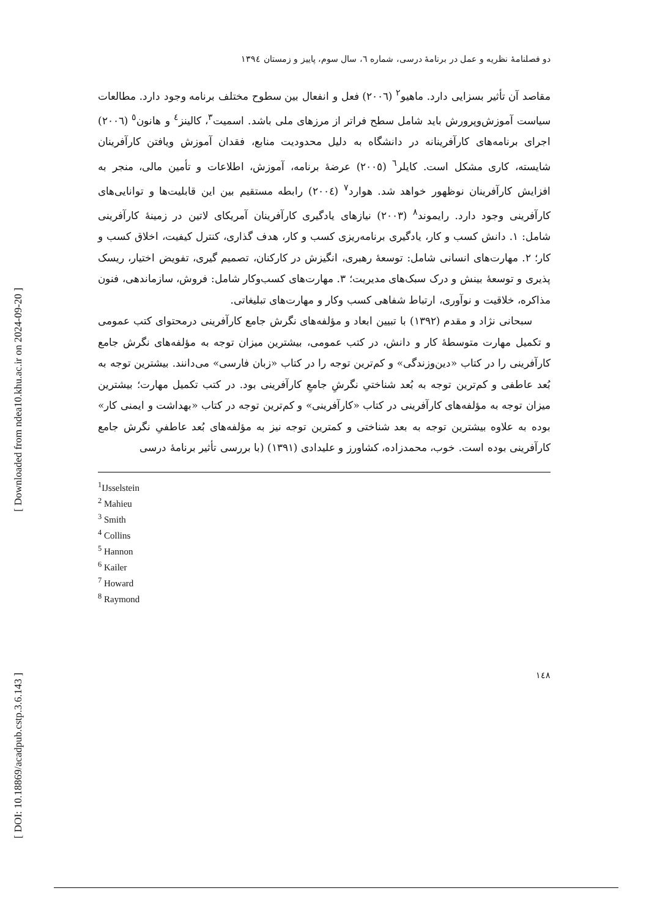[ Downloaded from ndea10.khu.ac.ir on 2024-09-20 ]
[ DOI: 10.18869/acadpub.cstp.3.6.143 ]
دو فصلنامۀ نظریه و عمل در برنامۀ درسی، شماره ٦، سال سوم، پاییز و زمستان ١٣٩٤
مقاصد آن تأثیر بسزایی دارد. ماهیو<sup>٢</sup> (٢٠٠٦) فعل و انفعال بین سطوح مختلف برنامه وجود دارد. مطالعات سیاست آموزش‌وپرورش باید شامل سطح فراتر از مرزهای ملی باشد. اسمیت<sup>٣</sup>، کالینز<sup>٤</sup> و هانون<sup>٥</sup> (٢٠٠٦) اجرای برنامه‌های کارآفرینانه در دانشگاه به دلیل محدودیت منابع، فقدان آموزش ویافتن کارآفرینان شایسته، کاری مشکل است. کایلر<sup>٦</sup> (٢٠٠٥) عرضۀ برنامه، آموزش، اطلاعات و تأمین مالی، منجر به افزایش کارآفرینان نوظهور خواهد شد. هوارد<sup>٧</sup> (٢٠٠٤) رابطه مستقیم بین این قابلیت‌ها و توانایی‌های کارآفرینی وجود دارد. رایموند<sup>٨</sup> (٢٠٠٣) نیازهای یادگیری کارآفرینان آمریکای لاتین در زمینۀ کارآفرینی شامل: ١. دانش کسب و کار، یادگیری برنامه‌ریزی کسب و کار، هدف گذاری، کنترل کیفیت، اخلاق کسب و کار؛ ٢. مهارت‌های انسانی شامل: توسعۀ رهبری، انگیزش در کارکنان، تصمیم گیری، تفویض اختیار، ریسک پذیری و توسعۀ بینش و درک سبک‌های مدیریت؛ ٣. مهارت‌های کسب‌وکار شامل: فروش، سازماندهی، فنون مذاکره، خلاقیت و نوآوری، ارتباط شفاهی کسب وکار و مهارت‌های تبلیغاتی.
سبحانی نژاد و مقدم (١٣٩٢) با تبیین ابعاد و مؤلفه‌های نگرش جامع کارآفرینی درمحتوای کتب عمومی و تکمیل مهارت متوسطۀ کار و دانش، در کتب عمومی، بیشترین میزان توجه به مؤلفه‌های نگرش جامع کارآفرینی را در کتاب «دین‌وزندگی» و کم‌ترین توجه را در کتاب «زبان فارسی» می‌دانند. بیشترین توجه به بُعد عاطفی و کم‌ترین توجه به بُعد شناختیِ نگرشِ جامعِ کارآفرینی بود. در کتب تکمیل مهارت؛ بیشترین میزان توجه به مؤلفه‌های کارآفرینی در کتاب «کارآفرینی» و کم‌ترین توجه در کتاب «بهداشت و ایمنی کار» بوده به علاوه بیشترین توجه به بعد شناختی و کمترین توجه نیز به مؤلفه‌های بُعد عاطفیِ نگرش جامع کارآفرینی بوده است. خوب، محمدزاده، کشاورز و علیدادی (١٣٩١) (با بررسی تأثیر برنامۀ درسی
<sup>1</sup> IJsselstein
<sup>2</sup> Mahieu
<sup>3</sup> Smith
<sup>4</sup> Collins
<sup>5</sup> Hannon
<sup>6</sup> Kailer
<sup>7</sup> Howard
<sup>8</sup> Raymond
١٤٨